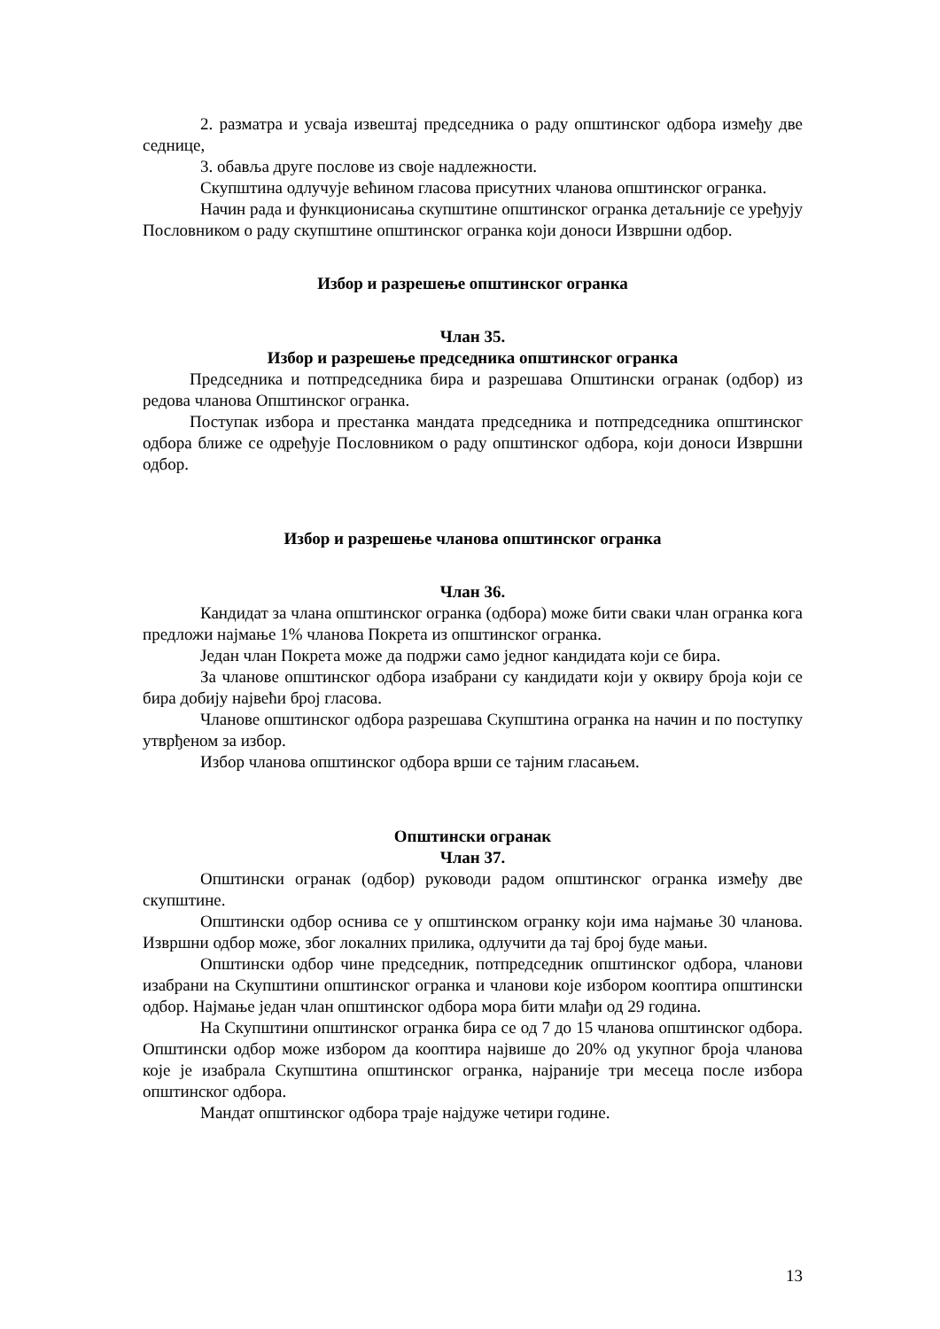2. разматра и усваја извештај председника о раду општинског одбора између две седнице,
3. обавља друге послове из своје надлежности.
Скупштина одлучује већином гласова присутних чланова општинског огранка.
Начин рада и функционисања скупштине општинског огранка детаљније се уређују Пословником о раду скупштине општинског огранка који доноси Извршни одбор.
Избор и разрешење општинског огранка
Члан 35.
Избор и разрешење председника општинског огранка
Председника и потпредседника бира и разрешава Општински огранак (одбор) из редова чланова Општинског огранка.
Поступак избора и престанка мандата председника и потпредседника општинског одбора ближе се одређује Пословником о раду општинског одбора, који доноси Извршни одбор.
Избор и разрешење чланова општинског огранка
Члан 36.
Кандидат за члана општинског огранка (одбора) може бити сваки члан огранка кога предложи најмање 1% чланова Покрета из општинског огранка.
Један члан Покрета може да подржи само једног кандидата који се бира.
За чланове општинског одбора изабрани су кандидати који у оквиру броја који се бира добију највећи број гласова.
Чланове општинског одбора разрешава Скупштина огранка на начин и по поступку утврђеном за избор.
Избор чланова општинског одбора врши се тајним гласањем.
Општински огранак
Члан 37.
Општински огранак (одбор) руководи радом општинског огранка између две скупштине.
Општински одбор оснива се у општинском огранку који има најмање 30 чланова. Извршни одбор може, због локалних прилика, одлучити да тај број буде мањи.
Општински одбор чине председник, потпредседник општинског одбора, чланови изабрани на Скупштини општинског огранка и чланови које избором кооптира општински одбор. Најмање један члан општинског одбора мора бити млађи од 29 година.
На Скупштини општинског огранка бира се од 7 до 15 чланова општинског одбора. Општински одбор може избором да кооптира највише до 20% од укупног броја чланова које је изабрала Скупштина општинског огранка, најраније три месеца после избора општинског одбора.
Мандат општинског одбора траје најдуже четири године.
13